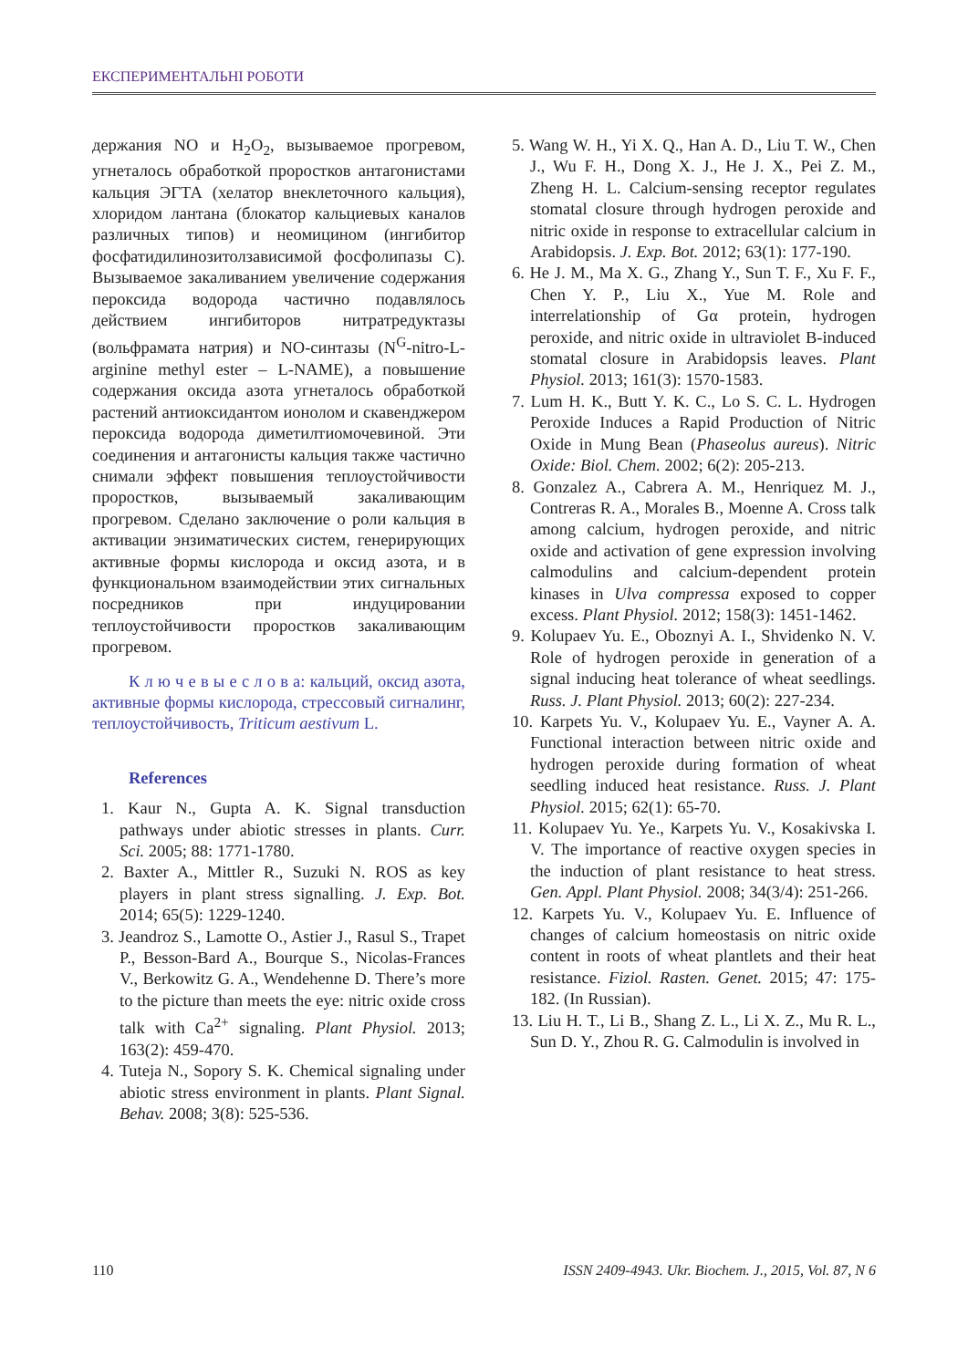ЕКСПЕРИМЕНТАЛЬНІ РОБОТИ
держания NO и H<sub>2</sub>O<sub>2</sub>, вызываемое прогревом, угнеталось обработкой проростков антагониста­ми кальция ЭГТА (хелатор внеклеточного каль­ция), хлоридом лантана (блокатор кальциевых каналов различных типов) и неомицином (ин­гибитор фосфатидилинозитолзависимой фосфо­липазы С). Вызываемое закаливанием увеличе­ние содержания пероксида водорода частично подавлялось действием ингибиторов нитратре­дуктазы (вольфрамата натрия) и NO-синтазы (N<sup>G</sup>-nitro-L-arginine methyl ester – L-NAME), а повышение содержания оксида азота угнеталось обработкой растений антиоксидантом ионолом и скавенджером пероксида водорода диметилтио­мочевиной. Эти соединения и антагонисты каль­ция также частично снимали эффект повышения теплоустойчивости проростков, вызываемый за­каливающим прогревом. Сделано заключение о роли кальция в активации энзиматических систем, генерирующих активные формы кисло­рода и оксид азота, и в функциональном взаи­модействии этих сигнальных посредников при индуцировании теплоустойчивости проростков закаливающим прогревом.
К л ю ч е в ы е с л о в а: кальций, оксид азо­та, активные формы кислорода, стрессовый сиг­налинг, теплоустойчивость, Triticum aestivum L.
References
1. Kaur N., Gupta A. K. Signal transduction pathways under abiotic stresses in plants. Curr. Sci. 2005; 88: 1771-1780.
2. Baxter A., Mittler R., Suzuki N. ROS as key players in plant stress signalling. J. Exp. Bot. 2014; 65(5): 1229-1240.
3. Jeandroz S., Lamotte O., Astier J., Rasul S., Trapet P., Besson-Bard A., Bourque S., Nicolas-Frances V., Berkowitz G. A., Wendehenne D. There’s more to the picture than meets the eye: nitric oxide cross talk with Ca<sup>2+</sup> signaling. Plant Physiol. 2013; 163(2): 459-470.
4. Tuteja N., Sopory S. K. Chemical signaling under abiotic stress environment in plants. Plant Signal. Behav. 2008; 3(8): 525-536.
5. Wang W. H., Yi X. Q., Han A. D., Liu T. W., Chen J., Wu F. H., Dong X. J., He J. X., Pei Z. M., Zheng H. L. Calcium-sensing receptor regulates stomatal closure through hydrogen peroxide and nitric oxide in response to extracellular calcium in Arabidopsis. J. Exp. Bot. 2012; 63(1): 177-190.
6. He J. M., Ma X. G., Zhang Y., Sun T. F., Xu F. F., Chen Y. P., Liu X., Yue M. Role and interrelationship of Gα protein, hydrogen peroxide, and nitric oxide in ultraviolet B-induced stomatal closure in Arabidopsis leaves. Plant Physiol. 2013; 161(3): 1570-1583.
7. Lum H. K., Butt Y. K. C., Lo S. C. L. Hydrogen Peroxide Induces a Rapid Production of Nitric Oxide in Mung Bean (Phaseolus aureus). Nitric Oxide: Biol. Chem. 2002; 6(2): 205-213.
8. Gonzalez A., Cabrera A. M., Henriquez M. J., Contreras R. A., Morales B., Moenne A. Cross talk among calcium, hydrogen peroxide, and nitric oxide and activation of gene expression involving calmodulins and calcium-dependent protein kinases in Ulva compressa exposed to copper excess. Plant Physiol. 2012; 158(3): 1451-1462.
9. Kolupaev Yu. E., Oboznyi A. I., Shvidenko N. V. Role of hydrogen peroxide in generation of a signal inducing heat tolerance of wheat seedlings. Russ. J. Plant Physiol. 2013; 60(2): 227-234.
10. Karpets Yu. V., Kolupaev Yu. E., Vayner A. A. Functional interaction between nitric oxide and hydrogen peroxide during formation of wheat seedling induced heat resistance. Russ. J. Plant Physiol. 2015; 62(1): 65-70.
11. Kolupaev Yu. Ye., Karpets Yu. V., Kosaki­vska I. V. The importance of reactive oxygen species in the induction of plant resistance to heat stress. Gen. Appl. Plant Physiol. 2008; 34(3/4): 251-266.
12. Karpets Yu. V., Kolupaev Yu. E. Influence of changes of calcium homeostasis on nitric oxide content in roots of wheat plantlets and their heat resistance. Fiziol. Rasten. Genet. 2015; 47: 175-182. (In Russian).
13. Liu H. T., Li B., Shang Z. L., Li X. Z., Mu R. L., Sun D. Y., Zhou R. G. Calmodulin is involved in
110 ISSN 2409-4943. Ukr. Biochem. J., 2015, Vol. 87, N 6